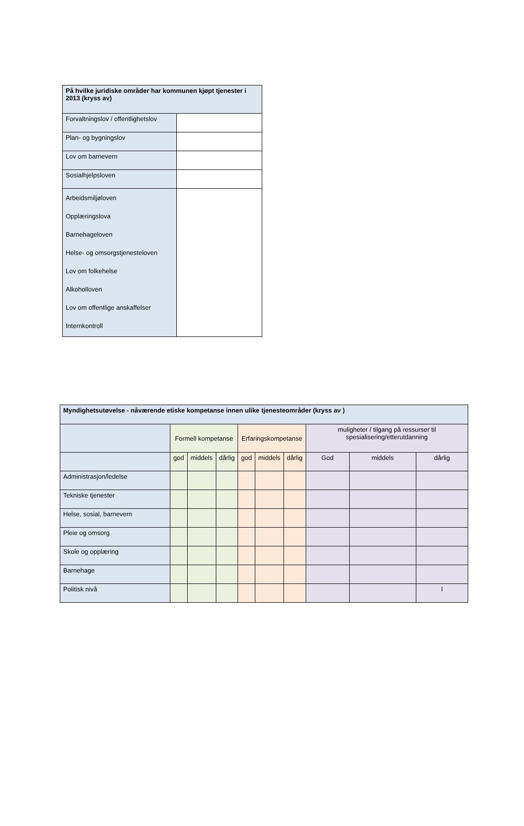| På hvilke juridiske områder har kommunen kjøpt tjenester i 2013 (kryss av) | |
| --- | --- |
| Forvaltningslov / offentlighetslov | |
| Plan- og bygningslov | |
| Lov om barnevern | |
| Sosialhjelpsloven | |
| Arbeidsmiljøloven Opplæringslova Barnehageloven Helse- og omsorgstjenesteloven Lov om folkehelse Alkoholloven Lov om offentlige anskaffelser Internkontroll | |
| Myndighetsutøvelse - nåværende etiske kompetanse innen ulike tjenesteområder (kryss av ) | | | | | | | | | |
| --- | --- | --- | --- | --- | --- | --- | --- | --- | --- |
| | Formell kompetanse | | | Erfaringskompetanse | | | muligheter / tilgang på ressurser til spesialisering/etterutdanning | | |
| | god | middels | dårlig | god | middels | dårlig | God | middels | dårlig |
| Administrasjon/ledelse | | | | | | | | | |
| Tekniske tjenester | | | | | | | | | |
| Helse, sosial, barnevern | | | | | | | | | |
| Pleie og omsorg | | | | | | | | | |
| Skole og opplæring | | | | | | | | | |
| Barnehage | | | | | | | | | |
| Politisk nivå | | | | | | | | | l |